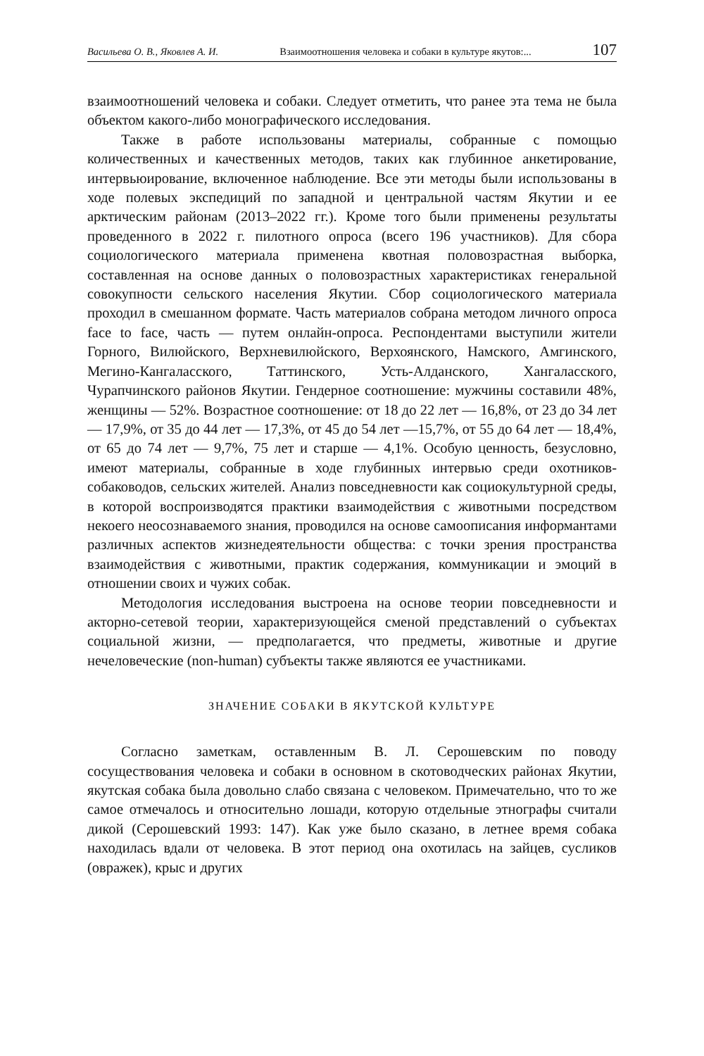Васильева О. В., Яковлев А. И. Взаимоотношения человека и собаки в культуре якутов:... 107
взаимоотношений человека и собаки. Следует отметить, что ранее эта тема не была объектом какого-либо монографического исследования.
Также в работе использованы материалы, собранные с помощью количественных и качественных методов, таких как глубинное анкетирование, интервьюирование, включенное наблюдение. Все эти методы были использованы в ходе полевых экспедиций по западной и центральной частям Якутии и ее арктическим районам (2013–2022 гг.). Кроме того были применены результаты проведенного в 2022 г. пилотного опроса (всего 196 участников). Для сбора социологического материала применена квотная половозрастная выборка, составленная на основе данных о половозрастных характеристиках генеральной совокупности сельского населения Якутии. Сбор социологического материала проходил в смешанном формате. Часть материалов собрана методом личного опроса face to face, часть — путем онлайн-опроса. Респондентами выступили жители Горного, Вилюйского, Верхневилюйского, Верхоянского, Намского, Амгинского, Мегино-Кангаласского, Таттинского, Усть-Алданского, Хангаласского, Чурапчинского районов Якутии. Гендерное соотношение: мужчины составили 48%, женщины — 52%. Возрастное соотношение: от 18 до 22 лет — 16,8%, от 23 до 34 лет — 17,9%, от 35 до 44 лет — 17,3%, от 45 до 54 лет —15,7%, от 55 до 64 лет — 18,4%, от 65 до 74 лет — 9,7%, 75 лет и старше — 4,1%. Особую ценность, безусловно, имеют материалы, собранные в ходе глубинных интервью среди охотников-собаководов, сельских жителей. Анализ повседневности как социокультурной среды, в которой воспроизводятся практики взаимодействия с животными посредством некоего неосознаваемого знания, проводился на основе самоописания информантами различных аспектов жизнедеятельности общества: с точки зрения пространства взаимодействия с животными, практик содержания, коммуникации и эмоций в отношении своих и чужих собак.
Методология исследования выстроена на основе теории повседневности и акторно-сетевой теории, характеризующейся сменой представлений о субъектах социальной жизни, — предполагается, что предметы, животные и другие нечеловеческие (non-human) субъекты также являются ее участниками.
ЗНАЧЕНИЕ СОБАКИ В ЯКУТСКОЙ КУЛЬТУРЕ
Согласно заметкам, оставленным В. Л. Серошевским по поводу сосуществования человека и собаки в основном в скотоводческих районах Якутии, якутская собака была довольно слабо связана с человеком. Примечательно, что то же самое отмечалось и относительно лошади, которую отдельные этнографы считали дикой (Серошевский 1993: 147). Как уже было сказано, в летнее время собака находилась вдали от человека. В этот период она охотилась на зайцев, сусликов (овражек), крыс и других